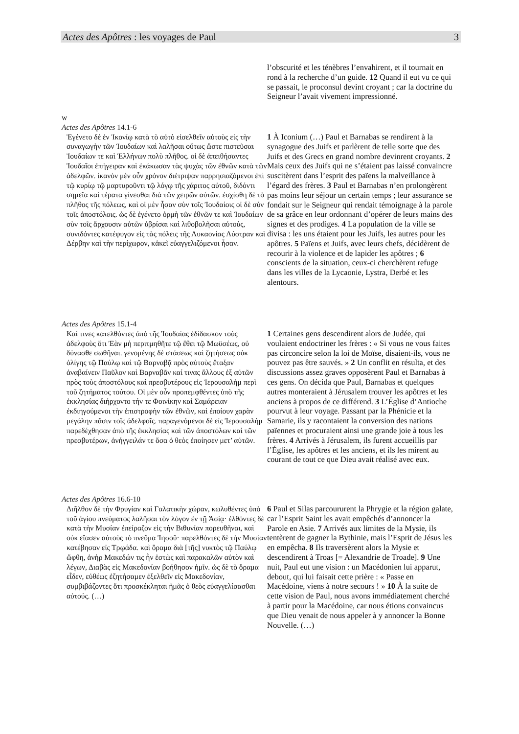Actes des Apôtres : les voyages de Paul 3
l’obscurité et les ténèbres l’envahirent, et il tournait en rond à la recherche d’un guide. 12 Quand il eut vu ce qui se passait, le proconsul devint croyant ; car la doctrine du Seigneur l’avait vivement impressionné.
w
Actes des Apôtres 14.1-6
Ἐγένετο δὲ ἐν Ἰκονίῳ κατὰ τὸ αὐτὸ εἰσελθεῖν αὐτοὺς εἰς τὴν συναγωγὴν τῶν Ἰουδαίων καὶ λαλῆσαι οὕτως ὥστε πιστεῦσαι Ἰουδαίων τε καὶ Ἑλλήνων πολὺ πλῆθος. οἱ δὲ ἀπειθήσαντες Ἰουδαῖοι ἐπήγειραν καὶ ἐκάκωσαν τὰς ψυχὰς τῶν ἐθνῶν κατὰ τῶν ἀδελφῶν. ἱκανὸν μὲν οὖν χρόνον διέτριψαν παρρησιαζόμενοι ἐπὶ τῷ κυρίῳ τῷ μαρτυροῦντι τῷ λόγῳ τῆς χάριτος αὐτοῦ, διδόντι σημεῖα καὶ τέρατα γίνεσθαι διὰ τῶν χειρῶν αὐτῶν. ἐσχίσθη δὲ τὸ πλῆθος τῆς πόλεως, καὶ οἱ μὲν ἦσαν σὺν τοῖς Ἰουδαίοις οἱ δὲ σὺν τοῖς ἀποστόλοις. ὡς δὲ ἐγένετο ὁρμὴ τῶν ἐθνῶν τε καὶ Ἰουδαίων σὺν τοῖς ἄρχουσιν αὐτῶν ὑβρίσαι καὶ λιθοβολῆσαι αὐτούς, συνιδόντες κατέφυγον εἰς τὰς πόλεις τῆς Λυκαονίας Λύστραν καὶ Δέρβην καὶ τὴν περίχωρον, κἀκεῖ εὐαγγελιζόμενοι ἦσαν.
1 À Iconium (…) Paul et Barnabas se rendirent à la synagogue des Juifs et parlèrent de telle sorte que des Juifs et des Grecs en grand nombre devinrent croyants. 2 Mais ceux des Juifs qui ne s’étaient pas laissé convaincre suscitèrent dans l’esprit des païens la malveillance à l’égard des frères. 3 Paul et Barnabas n’en prolongèrent pas moins leur séjour un certain temps ; leur assurance se fondait sur le Seigneur qui rendait témoignage à la parole de sa grâce en leur ordonnant d’opérer de leurs mains des signes et des prodiges. 4 La population de la ville se divisa : les uns étaient pour les Juifs, les autres pour les apôtres. 5 Païens et Juifs, avec leurs chefs, décidèrent de recourir à la violence et de lapider les apôtres ; 6 conscients de la situation, ceux-ci cherchèrent refuge dans les villes de la Lycaonie, Lystra, Derbé et les alentours.
Actes des Apôtres 15.1-4
Καί τινες κατελθόντες ἀπὸ τῆς Ἰουδαίας ἐδίδασκον τοὺς ἀδελφοὺς ὅτι Ἐὰν μὴ περιτμηθῆτε τῷ ἔθει τῷ Μωϋσέως, οὐ δύνασθε σωθῆναι. γενομένης δὲ στάσεως καὶ ζητήσεως οὐκ ὀλίγης τῷ Παύλῳ καὶ τῷ Βαρναβᾷ πρὸς αὐτοὺς ἔταξαν ἀναβαίνειν Παῦλον καὶ Βαρναβᾶν καί τινας ἄλλους ἐξ αὐτῶν πρὸς τοὺς ἀποστόλους καὶ πρεσβυτέρους εἰς Ἰερουσαλὴμ περὶ τοῦ ζητήματος τούτου. Οἱ μὲν οὖν προπεμφθέντες ὑπὸ τῆς ἐκκλησίας διήρχοντο τήν τε Φοινίκην καὶ Σαμάρειαν ἐκδιηγούμενοι τὴν ἐπιστροφὴν τῶν ἐθνῶν, καὶ ἐποίουν χαρὰν μεγάλην πᾶσιν τοῖς ἀδελφοῖς. παραγενόμενοι δὲ εἰς Ἰερουσαλὴμ παρεδέχθησαν ἀπὸ τῆς ἐκκλησίας καὶ τῶν ἀποστόλων καὶ τῶν πρεσβυτέρων, ἀνήγγειλάν τε ὅσα ὁ θεὸς ἐποίησεν μετ’ αὐτῶν.
1 Certaines gens descendirent alors de Judée, qui voulaient endoctriner les frères : « Si vous ne vous faites pas circoncire selon la loi de Moïse, disaient-ils, vous ne pouvez pas être sauvés. » 2 Un conflit en résulta, et des discussions assez graves opposèrent Paul et Barnabas à ces gens. On décida que Paul, Barnabas et quelques autres monteraient à Jérusalem trouver les apôtres et les anciens à propos de ce différend. 3 L’Église d’Antioche pourvut à leur voyage. Passant par la Phénicie et la Samarie, ils y racontaient la conversion des nations païennes et procuraient ainsi une grande joie à tous les frères. 4 Arrivés à Jérusalem, ils furent accueillis par l’Église, les apôtres et les anciens, et ils les mirent au courant de tout ce que Dieu avait réalisé avec eux.
Actes des Apôtres 16.6-10
Διῆλθον δὲ τὴν Φρυγίαν καὶ Γαλατικὴν χώραν, κωλυθέντες ὑπὸ τοῦ ἁγίου πνεύματος λαλῆσαι τὸν λόγον ἐν τῇ Ἀσίᾳ· ἐλθόντες δὲ κατὰ τὴν Μυσίαν ἐπείραζον εἰς τὴν Βιθυνίαν πορευθῆναι, καὶ οὐκ εἴασεν αὐτοὺς τὸ πνεῦμα Ἰησοῦ· παρελθόντες δὲ τὴν Μυσίαν κατέβησαν εἰς Τρῳάδα. καὶ ὅραμα διὰ [τῆς] νυκτὸς τῷ Παύλῳ ὤφθη, ἀνὴρ Μακεδών τις ἦν ἑστὼς καὶ παρακαλῶν αὐτὸν καὶ λέγων, Διαβὰς εἰς Μακεδονίαν βοήθησον ἡμῖν. ὡς δὲ τὸ ὅραμα εἶδεν, εὐθέως ἐζητήσαμεν ἐξελθεῖν εἰς Μακεδονίαν, συμβιβάζοντες ὅτι προσκέκληται ἡμᾶς ὁ θεὸς εὐαγγελίσασθαι αὐτούς. (…)
6 Paul et Silas parcoururent la Phrygie et la région galate, car l’Esprit Saint les avait empêchés d’annoncer la Parole en Asie. 7 Arrivés aux limites de la Mysie, ils tentèrent de gagner la Bythinie, mais l’Esprit de Jésus les en empêcha. 8 Ils traversèrent alors la Mysie et descendirent à Troas [= Alexandrie de Troade]. 9 Une nuit, Paul eut une vision : un Macédonien lui apparut, debout, qui lui faisait cette prière : « Passe en Macédoine, viens à notre secours ! » 10 À la suite de cette vision de Paul, nous avons immédiatement cherché à partir pour la Macédoine, car nous étions convaincus que Dieu venait de nous appeler à y annoncer la Bonne Nouvelle. (…)